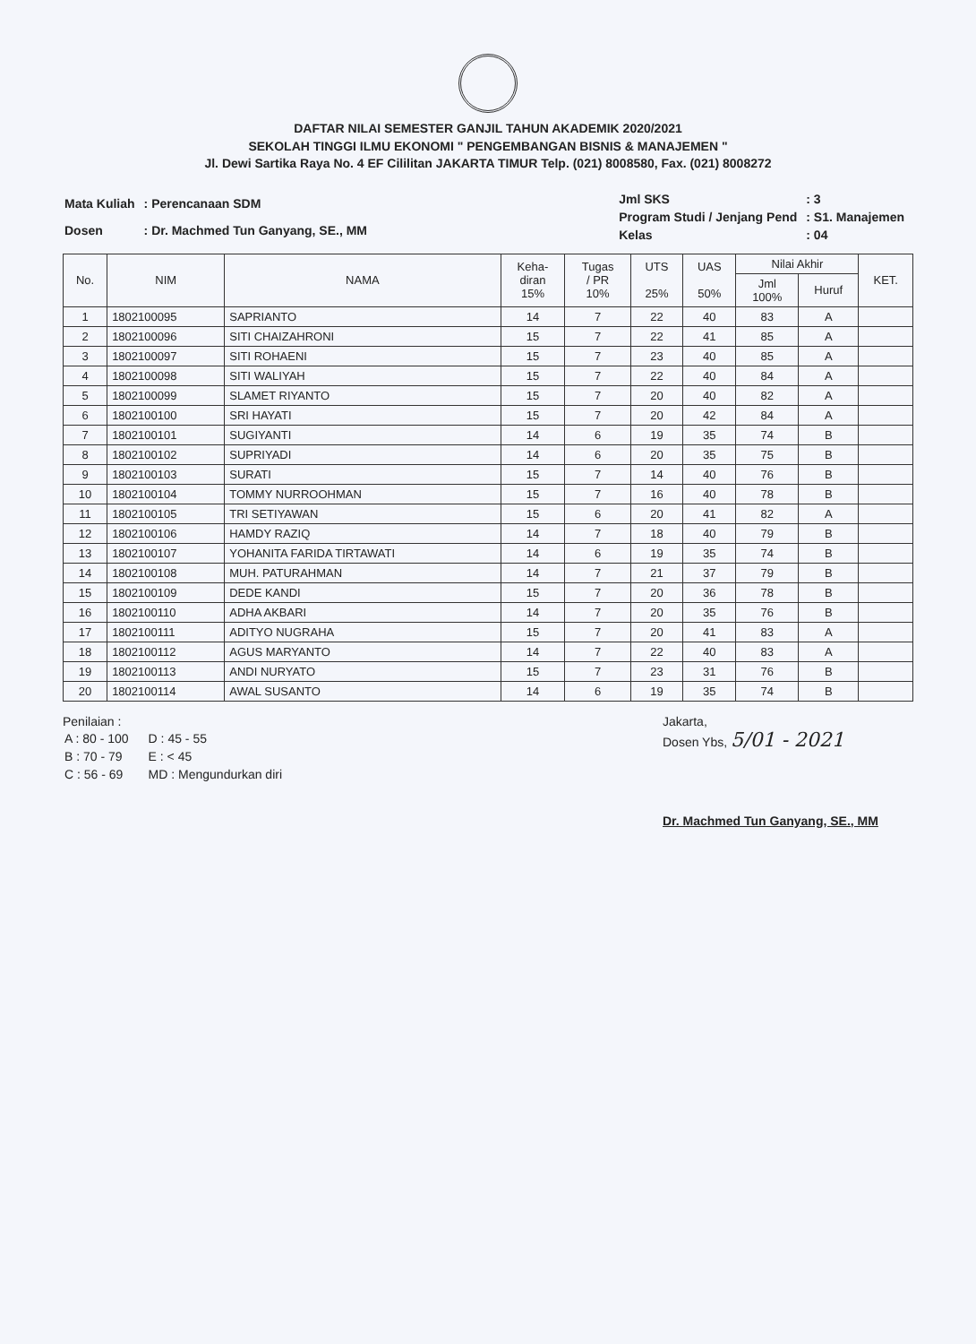DAFTAR NILAI SEMESTER GANJIL TAHUN AKADEMIK 2020/2021
SEKOLAH TINGGI ILMU EKONOMI " PENGEMBANGAN BISNIS & MANAJEMEN "
Jl. Dewi Sartika Raya No. 4 EF Cililitan JAKARTA TIMUR Telp. (021) 8008580, Fax. (021) 8008272
| Mata Kuliah | : Perencanaan SDM |
| Dosen | : Dr. Machmed Tun Ganyang, SE., MM |
| Jml SKS | : 3 |
| Program Studi / Jenjang Pend | : S1. Manajemen |
| Kelas | : 04 |
| No. | NIM | NAMA | Keha- diran 15% | Tugas / PR 10% | UTS 25% | UAS 50% | Nilai Akhir | | KET. |
| --- | --- | --- | --- | --- | --- | --- | --- | --- | --- |
| | | | | | | | Jml 100% | Huruf | |
| 1 | 1802100095 | SAPRIANTO | 14 | 7 | 22 | 40 | 83 | A | |
| 2 | 1802100096 | SITI CHAIZAHRONI | 15 | 7 | 22 | 41 | 85 | A | |
| 3 | 1802100097 | SITI ROHAENI | 15 | 7 | 23 | 40 | 85 | A | |
| 4 | 1802100098 | SITI WALIYAH | 15 | 7 | 22 | 40 | 84 | A | |
| 5 | 1802100099 | SLAMET RIYANTO | 15 | 7 | 20 | 40 | 82 | A | |
| 6 | 1802100100 | SRI HAYATI | 15 | 7 | 20 | 42 | 84 | A | |
| 7 | 1802100101 | SUGIYANTI | 14 | 6 | 19 | 35 | 74 | B | |
| 8 | 1802100102 | SUPRIYADI | 14 | 6 | 20 | 35 | 75 | B | |
| 9 | 1802100103 | SURATI | 15 | 7 | 14 | 40 | 76 | B | |
| 10 | 1802100104 | TOMMY NURROOHMAN | 15 | 7 | 16 | 40 | 78 | B | |
| 11 | 1802100105 | TRI SETIYAWAN | 15 | 6 | 20 | 41 | 82 | A | |
| 12 | 1802100106 | HAMDY RAZIQ | 14 | 7 | 18 | 40 | 79 | B | |
| 13 | 1802100107 | YOHANITA FARIDA TIRTAWATI | 14 | 6 | 19 | 35 | 74 | B | |
| 14 | 1802100108 | MUH. PATURAHMAN | 14 | 7 | 21 | 37 | 79 | B | |
| 15 | 1802100109 | DEDE KANDI | 15 | 7 | 20 | 36 | 78 | B | |
| 16 | 1802100110 | ADHA AKBARI | 14 | 7 | 20 | 35 | 76 | B | |
| 17 | 1802100111 | ADITYO NUGRAHA | 15 | 7 | 20 | 41 | 83 | A | |
| 18 | 1802100112 | AGUS MARYANTO | 14 | 7 | 22 | 40 | 83 | A | |
| 19 | 1802100113 | ANDI NURYATO | 15 | 7 | 23 | 31 | 76 | B | |
| 20 | 1802100114 | AWAL SUSANTO | 14 | 6 | 19 | 35 | 74 | B | |
Penilaian :
| A : 80 - 100 | D : 45 - 55 |
| B : 70 - 79 | E : < 45 |
| C : 56 - 69 | MD : Mengundurkan diri |
Jakarta,
Dosen Ybs, 5/01 - 2021
Dr. Machmed Tun Ganyang, SE., MM